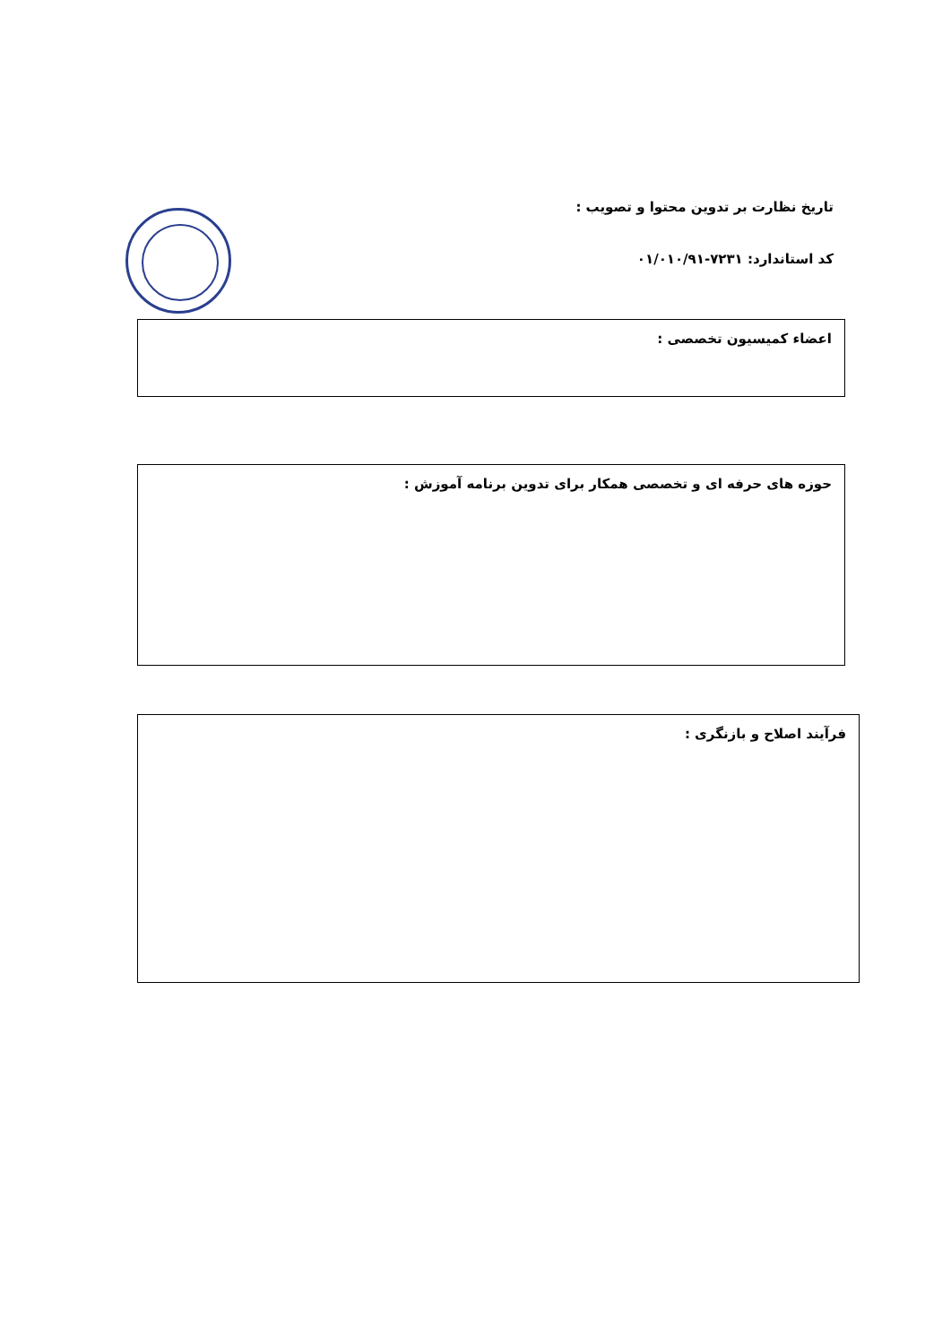تاریخ نظارت بر تدوین محتوا و تصویب :
کد استاندارد: ۷۲۳۱-۰۱/۰۱۰/۹۱
اعضاء کمیسیون تخصصی :
حوزه های حرفه ای و تخصصی همکار برای تدوین برنامه آموزش :
فرآیند اصلاح و بازنگری :